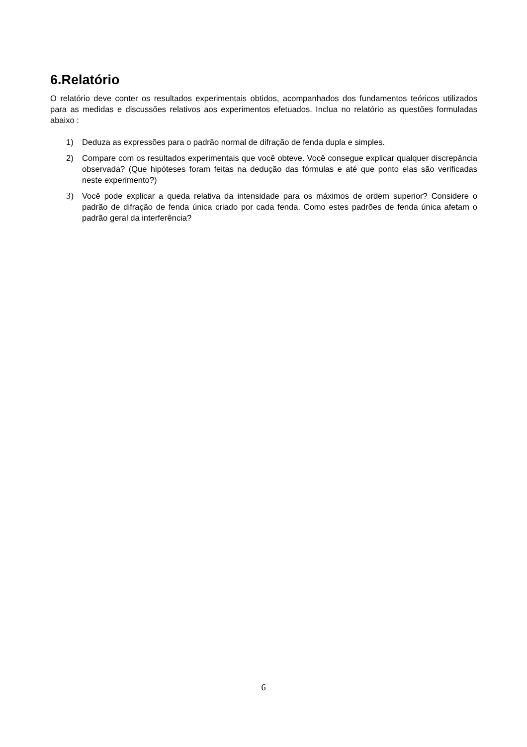6.Relatório
O relatório deve conter os resultados experimentais obtidos, acompanhados dos fundamentos teóricos utilizados para as medidas e discussões relativos aos experimentos efetuados. Inclua no relatório as questões formuladas abaixo :
1) Deduza as expressões para o padrão normal de difração de fenda dupla e simples.
2) Compare com os resultados experimentais que você obteve. Você consegue explicar qualquer discrepância observada? (Que hipóteses foram feitas na dedução das fórmulas e até que ponto elas são verificadas neste experimento?)
3) Você pode explicar a queda relativa da intensidade para os máximos de ordem superior? Considere o padrão de difração de fenda única criado por cada fenda. Como estes padrões de fenda única afetam o padrão geral da interferência?
6